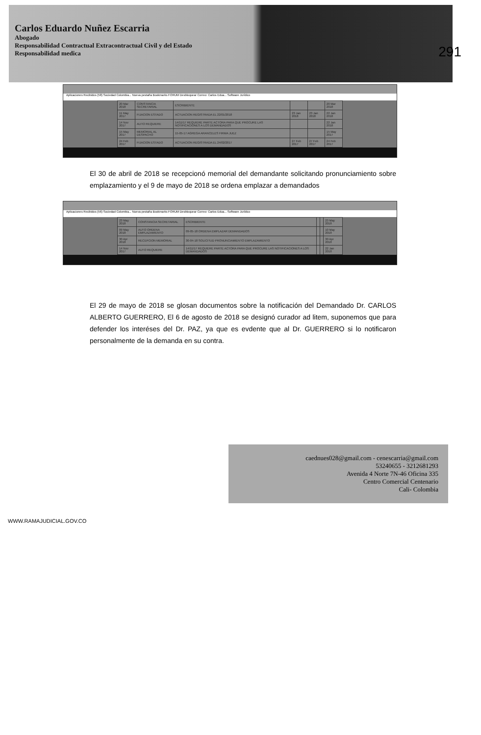Carlos Eduardo Nuñez Escarria
Abogado
Responsabilidad Contractual Extracontractual Civil y del Estado
Responsabilidad medica
291
Aplicaciones Recibidos (58) Sociedad Colombia... Nueva pestaña Bookmarks FORUM Desbloquear Correo: Carlos Edua... Software Jurídico
| 20 Mar 2018 | CONSTANCIA SECRETARIAL | ESCRIBIENTE | | | 20 Mar 2018 |
| 11 May 2017 | FIJACION ESTADO | ACTUACION REGISTRADA EL 22/01/2018 | 23 Jan 2018 | 23 Jan 2018 | 22 Jan 2018 |
| 14 Nov 2017 | AUTO REQUIERE | 14/11/17 REQUIERE PARTE ACTORA PARA QUE PROCURE LAS NOTIFICACIONES A LOS DEMANDADOS | | | 22 Jan 2018 |
| 15 May 2017 | MEMORIAL AL DESPACHO | 15-05-17 AGREGA ARANCELES FIRMA JUEZ | | | 15 May 2017 |
| 24 Feb 2017 | FIJACION ESTADO | ACTUACION REGISTRADA EL 24/02/2017 | 27 Feb 2017 | 27 Feb 2017 | 24 Feb 2017 |
El 30 de abril de 2018 se recepcionó memorial del demandante solicitando pronunciamiento sobre emplazamiento y el 9 de mayo de 2018 se ordena emplazar a demandados
Aplicaciones Recibidos (56) Sociedad Colombia... Nueva pestaña Bookmarks FORUM Desbloquear Correo: Carlos Edua... Software Jurídico
| 23 May 2018 | CONSTANCIA SECRETARIAL | ESCRIBIENTE | | | 23 May 2018 |
| 09 May 2018 | AUTO ORDENA EMPLAZAMIENTO | 09-05-18 ORDENA EMPLAZAR DEMANDADOS | | | 10 May 2018 |
| 30 Apr 2018 | RECEPCION MEMORIAL | 30-04-18 SOLICITUD PRONUNCIAMIENTO EMPLAZAMIENTO | | | 30 Apr 2018 |
| 14 Nov 2017 | AUTO REQUIERE | 14/11/17 REQUIERE PARTE ACTORA PARA QUE PROCURE LAS NOTIFICACIONES A LOS DEMANDADOS | | | 22 Jan 2018 |
El 29 de mayo de 2018 se glosan documentos sobre la notificación del Demandado Dr. CARLOS ALBERTO GUERRERO, El 6 de agosto de 2018 se designó curador ad litem, suponemos que para defender los interéses del Dr. PAZ, ya que es evdente que al Dr. GUERRERO si lo notificaron personalmente de la demanda en su contra.
caednues028@gmail.com - cenescarria@gmail.com
53240655 - 3212681293
Avenida 4 Norte 7N-46 Oficina 335
Centro Comercial Centenario
Cali- Colombia
WWW.RAMAJUDICIAL.GOV.CO